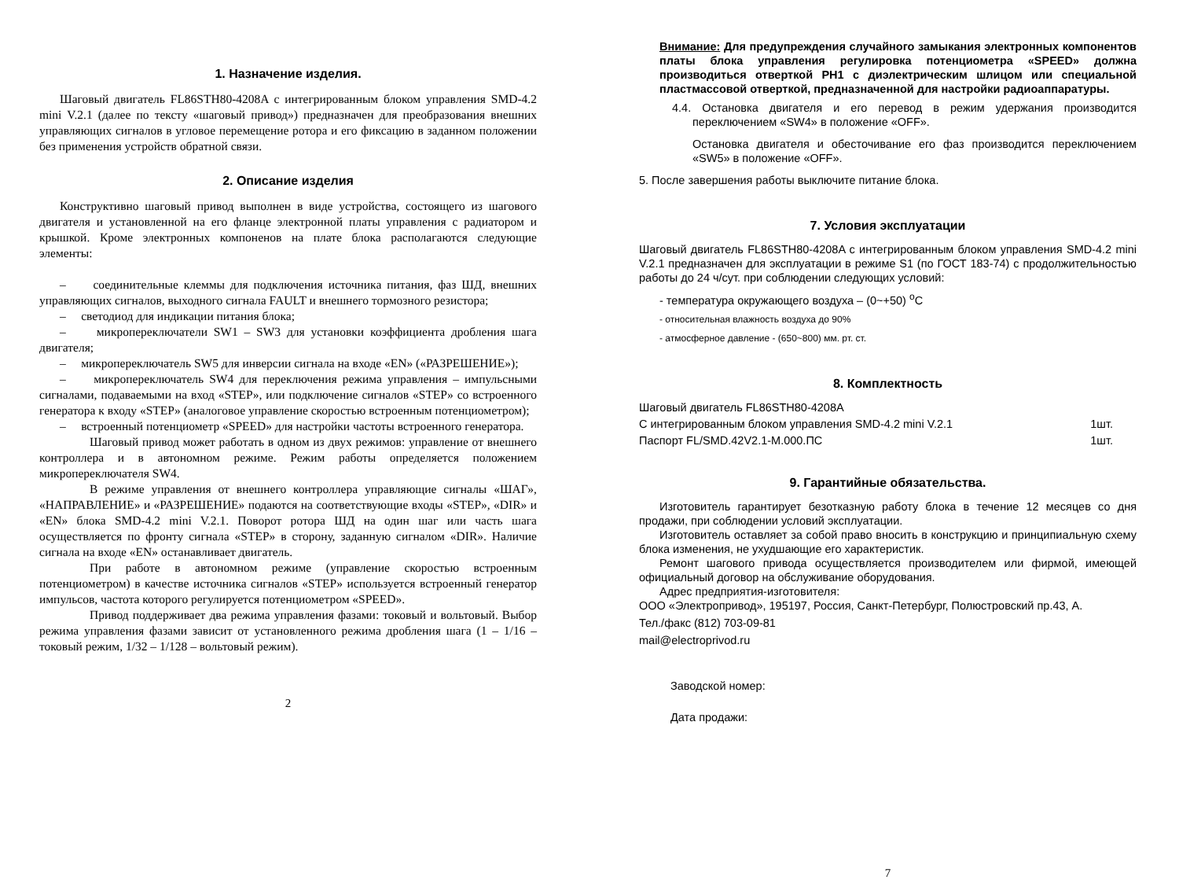1. Назначение изделия.
Шаговый двигатель FL86STH80-4208A с интегрированным блоком управления SMD-4.2 mini V.2.1 (далее по тексту «шаговый привод») предназначен для преобразования внешних управляющих сигналов в угловое перемещение ротора и его фиксацию в заданном положении без применения устройств обратной связи.
2. Описание изделия
Конструктивно шаговый привод выполнен в виде устройства, состоящего из шагового двигателя и установленной на его фланце электронной платы управления с радиатором и крышкой. Кроме электронных компоненов на плате блока располагаются следующие элементы:
– соединительные клеммы для подключения источника питания, фаз ШД, внешних управляющих сигналов, выходного сигнала FAULT и внешнего тормозного резистора;
– светодиод для индикации питания блока;
– микропереключатели SW1 – SW3 для установки коэффициента дробления шага двигателя;
– микропереключатель SW5 для инверсии сигнала на входе «EN» («РАЗРЕШЕНИЕ»);
– микропереключатель SW4 для переключения режима управления – импульсными сигналами, подаваемыми на вход «STEP», или подключение сигналов «STEP» со встроенного генератора к входу «STEP» (аналоговое управление скоростью встроенным потенциометром);
– встроенный потенциометр «SPEED» для настройки частоты встроенного генератора.
Шаговый привод может работать в одном из двух режимов: управление от внешнего контроллера и в автономном режиме. Режим работы определяется положением микропереключателя SW4.
В режиме управления от внешнего контроллера управляющие сигналы «ШАГ», «НАПРАВЛЕНИЕ» и «РАЗРЕШЕНИЕ» подаются на соответствующие входы «STEP», «DIR» и «EN» блока SMD-4.2 mini V.2.1. Поворот ротора ШД на один шаг или часть шага осуществляется по фронту сигнала «STEP» в сторону, заданную сигналом «DIR». Наличие сигнала на входе «EN» останавливает двигатель.
При работе в автономном режиме (управление скоростью встроенным потенциометром) в качестве источника сигналов «STEP» используется встроенный генератор импульсов, частота которого регулируется потенциометром «SPEED».
Привод поддерживает два режима управления фазами: токовый и вольтовый. Выбор режима управления фазами зависит от установленного режима дробления шага (1 – 1/16 – токовый режим, 1/32 – 1/128 – вольтовый режим).
2
Внимание: Для предупреждения случайного замыкания электронных компонентов платы блока управления регулировка потенциометра «SPEED» должна производиться отверткой PH1 с диэлектрическим шлицом или специальной пластмассовой отверткой, предназначенной для настройки радиоаппаратуры.
4.4. Остановка двигателя и его перевод в режим удержания производится переключением «SW4» в положение «OFF».
Остановка двигателя и обесточивание его фаз производится переключением «SW5» в положение «OFF».
5. После завершения работы выключите питание блока.
7. Условия эксплуатации
Шаговый двигатель FL86STH80-4208A с интегрированным блоком управления SMD-4.2 mini V.2.1 предназначен для эксплуатации в режиме S1 (по ГОСТ 183-74) с продолжительностью работы до 24 ч/сут. при соблюдении следующих условий:
- температура окружающего воздуха – (0~+50) <sup>о</sup>С
- относительная влажность воздуха до 90%
- атмосферное давление - (650~800) мм. рт. ст.
8. Комплектность
Шаговый двигатель FL86STH80-4208A
С интегрированным блоком управления SMD-4.2 mini V.2.1 1шт.
Паспорт FL/SMD.42V2.1-M.000.ПС 1шт.
9. Гарантийные обязательства.
Изготовитель гарантирует безотказную работу блока в течение 12 месяцев со дня продажи, при соблюдении условий эксплуатации.
Изготовитель оставляет за собой право вносить в конструкцию и принципиальную схему блока изменения, не ухудшающие его характеристик.
Ремонт шагового привода осуществляется производителем или фирмой, имеющей официальный договор на обслуживание оборудования.
Адрес предприятия-изготовителя:
ООО «Электропривод», 195197, Россия, Санкт-Петербург, Полюстровский пр.43, А.
Тел./факс (812) 703-09-81
mail@electroprivod.ru
Заводской номер:
Дата продажи:
7